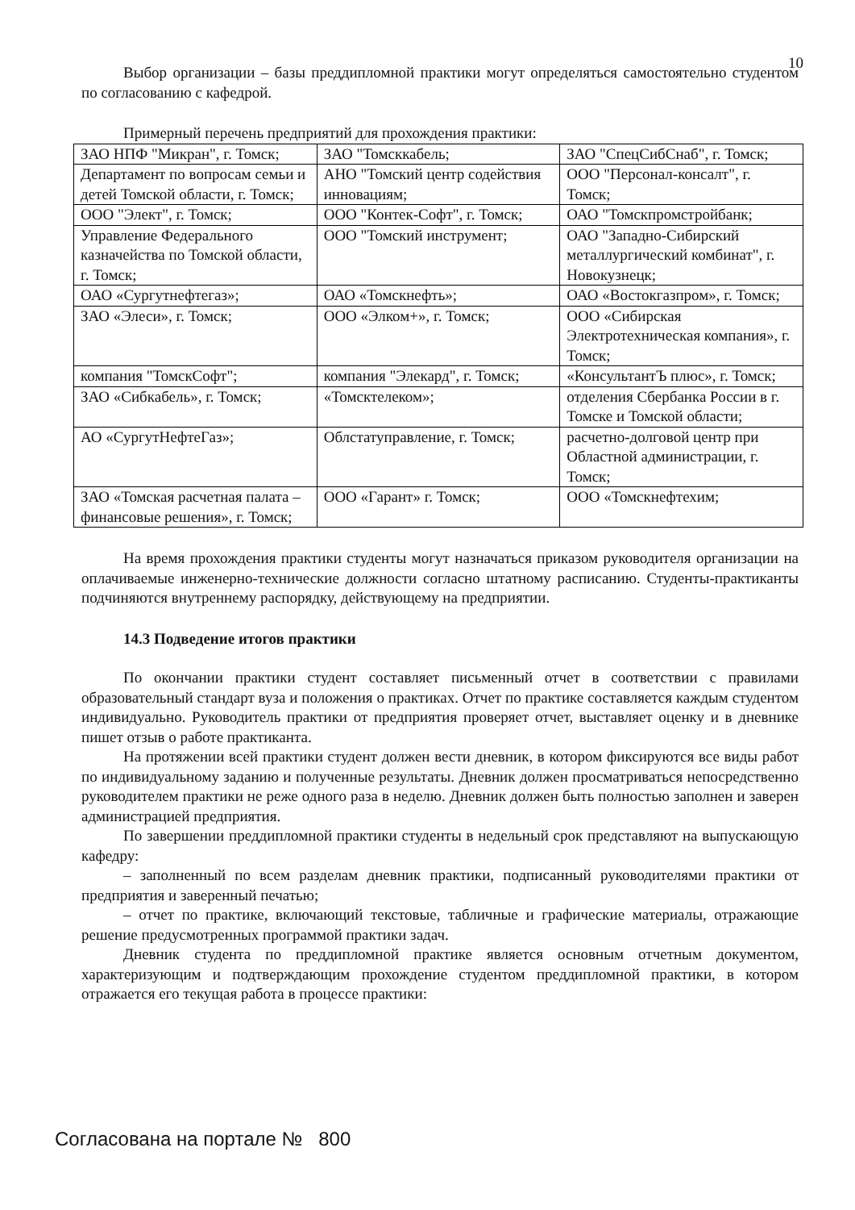10
Выбор организации – базы преддипломной практики могут определяться самостоятельно студентом по согласованию с кафедрой.
Примерный перечень предприятий для прохождения практики:
| ЗАО НПФ "Микран", г. Томск; | ЗАО "Томсккабель; | ЗАО "СпецСибСнаб", г. Томск; |
| Департамент по вопросам семьи и детей Томской области, г. Томск; | АНО "Томский центр содействия инновациям; | ООО "Персонал-консалт", г. Томск; |
| ООО "Элект", г. Томск; | ООО "Контек-Софт", г. Томск; | ОАО "Томскпромстройбанк; |
| Управление Федерального казначейства по Томской области, г. Томск; | ООО "Томский инструмент; | ОАО "Западно-Сибирский металлургический комбинат", г. Новокузнецк; |
| ОАО «Сургутнефтегаз»; | ОАО «Томскнефть»; | ОАО «Востокгазпром», г. Томск; |
| ЗАО «Элеси», г. Томск; | ООО «Элком+», г. Томск; | ООО «Сибирская Электротехническая компания», г. Томск; |
| компания "ТомскСофт"; | компания "Элекард", г. Томск; | «КонсультантЪ плюс», г. Томск; |
| ЗАО «Сибкабель», г. Томск; | «Томсктелеком»; | отделения Сбербанка России в г. Томске и Томской области; |
| АО «СургутНефтеГаз»; | Облстатуправление, г. Томск; | расчетно-долговой центр при Областной администрации, г. Томск; |
| ЗАО «Томская расчетная палата – финансовые решения», г. Томск; | ООО «Гарант» г. Томск; | ООО «Томскнефтехим; |
На время прохождения практики студенты могут назначаться приказом руководителя организации на оплачиваемые инженерно-технические должности согласно штатному расписанию. Студенты-практиканты подчиняются внутреннему распорядку, действующему на предприятии.
14.3 Подведение итогов практики
По окончании практики студент составляет письменный отчет в соответствии с правилами образовательный стандарт вуза и положения о практиках. Отчет по практике составляется каждым студентом индивидуально. Руководитель практики от предприятия проверяет отчет, выставляет оценку и в дневнике пишет отзыв о работе практиканта.
На протяжении всей практики студент должен вести дневник, в котором фиксируются все виды работ по индивидуальному заданию и полученные результаты. Дневник должен просматриваться непосредственно руководителем практики не реже одного раза в неделю. Дневник должен быть полностью заполнен и заверен администрацией предприятия.
По завершении преддипломной практики студенты в недельный срок представляют на выпускающую кафедру:
– заполненный по всем разделам дневник практики, подписанный руководителями практики от предприятия и заверенный печатью;
– отчет по практике, включающий текстовые, табличные и графические материалы, отражающие решение предусмотренных программой практики задач.
Дневник студента по преддипломной практике является основным отчетным документом, характеризующим и подтверждающим прохождение студентом преддипломной практики, в котором отражается его текущая работа в процессе практики:
Согласована на портале № 800